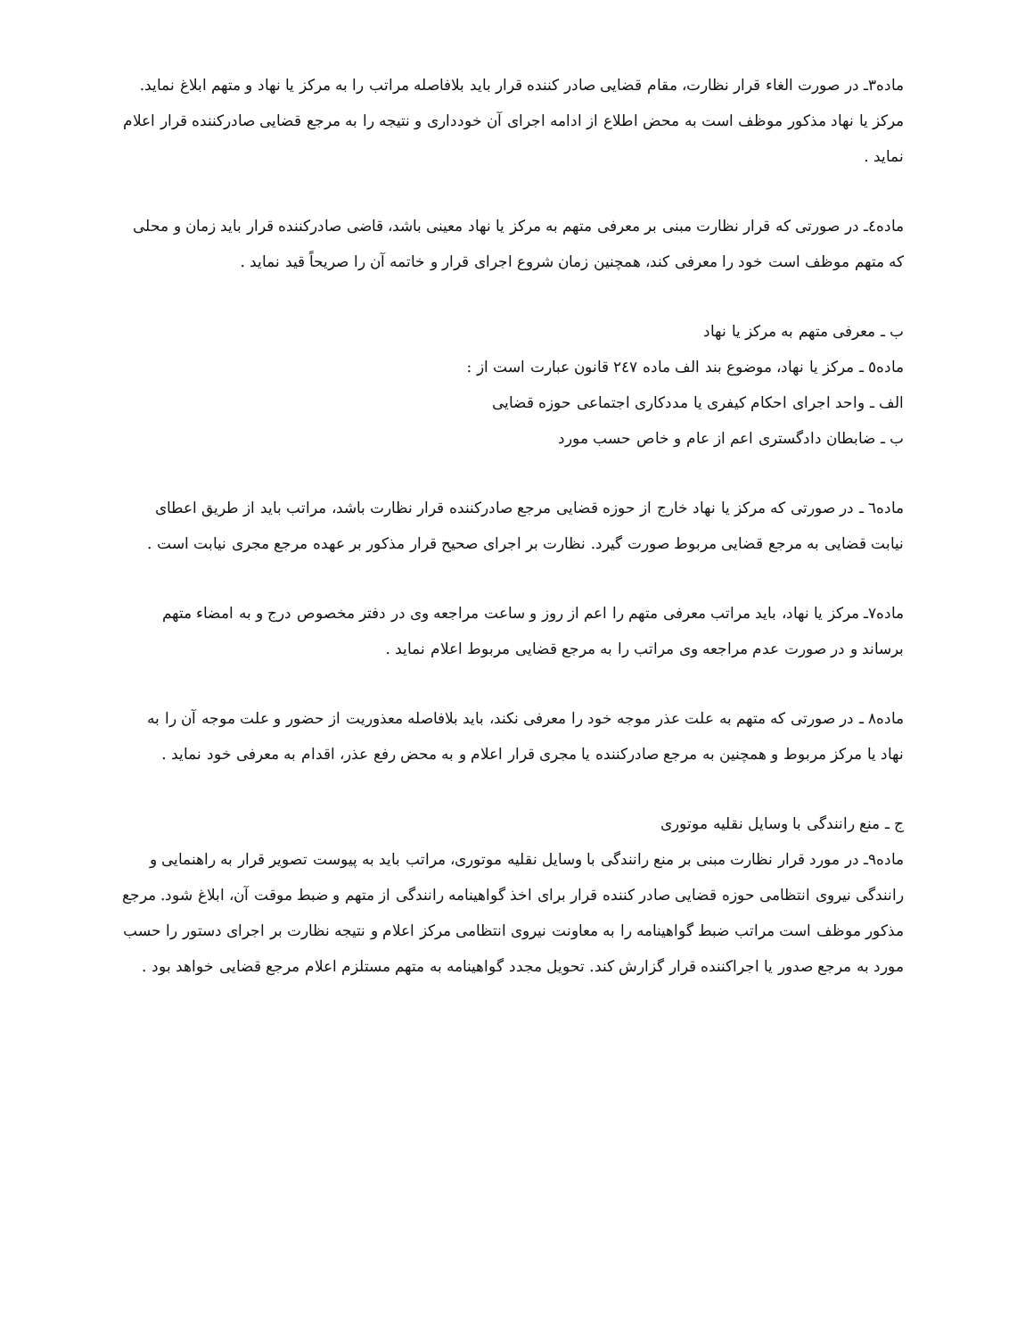ماده۳ـ در صورت الغاء قرار نظارت، مقام قضایی صادر کننده قرار باید بلافاصله مراتب را به مرکز یا نهاد و متهم ابلاغ نماید. مرکز یا نهاد مذکور موظف است به محض اطلاع از ادامه اجرای آن خودداری و نتیجه را به مرجع قضایی صادرکننده قرار اعلام نماید .
ماده٤ـ در صورتی که قرار نظارت مبنی بر معرفی متهم به مرکز یا نهاد معینی باشد، قاضی صادرکننده قرار باید زمان و محلی که متهم موظف است خود را معرفی کند، همچنین زمان شروع اجرای قرار و خاتمه آن را صریحاً قید نماید .
ب ـ معرفی متهم به مرکز یا نهاد
ماده٥ ـ مرکز یا نهاد، موضوع بند الف ماده ٢٤٧ قانون عبارت است از :
الف ـ واحد اجرای احکام کیفری یا مددکاری اجتماعی حوزه قضایی
ب ـ ضابطان دادگستری اعم از عام و خاص حسب مورد
ماده٦ ـ در صورتی که مرکز یا نهاد خارج از حوزه قضایی مرجع صادرکننده قرار نظارت باشد، مراتب باید از طریق اعطای نیابت قضایی به مرجع قضایی مربوط صورت گیرد. نظارت بر اجرای صحیح قرار مذکور بر عهده مرجع مجری نیابت است .
ماده۷ـ مرکز یا نهاد، باید مراتب معرفی متهم را اعم از روز و ساعت مراجعه وی در دفتر مخصوص درج و به امضاء متهم برساند و در صورت عدم مراجعه وی مراتب را به مرجع قضایی مربوط اعلام نماید .
ماده٨ ـ در صورتی که متهم به علت عذر موجه خود را معرفی نکند، باید بلافاصله معذوریت از حضور و علت موجه آن را به نهاد یا مرکز مربوط و همچنین به مرجع صادرکننده یا مجری قرار اعلام و به محض رفع عذر، اقدام به معرفی خود نماید .
ج ـ منع رانندگی با وسایل نقلیه موتوری
ماده۹ـ در مورد قرار نظارت مبنی بر منع رانندگی با وسایل نقلیه موتوری، مراتب باید به پیوست تصویر قرار به راهنمایی و رانندگی نیروی انتظامی حوزه قضایی صادر کننده قرار برای اخذ گواهینامه رانندگی از متهم و ضبط موقت آن، ابلاغ شود. مرجع مذکور موظف است مراتب ضبط گواهینامه را به معاونت نیروی انتظامی مرکز اعلام و نتیجه نظارت بر اجرای دستور را حسب مورد به مرجع صدور یا اجراکننده قرار گزارش کند. تحویل مجدد گواهینامه به متهم مستلزم اعلام مرجع قضایی خواهد بود .